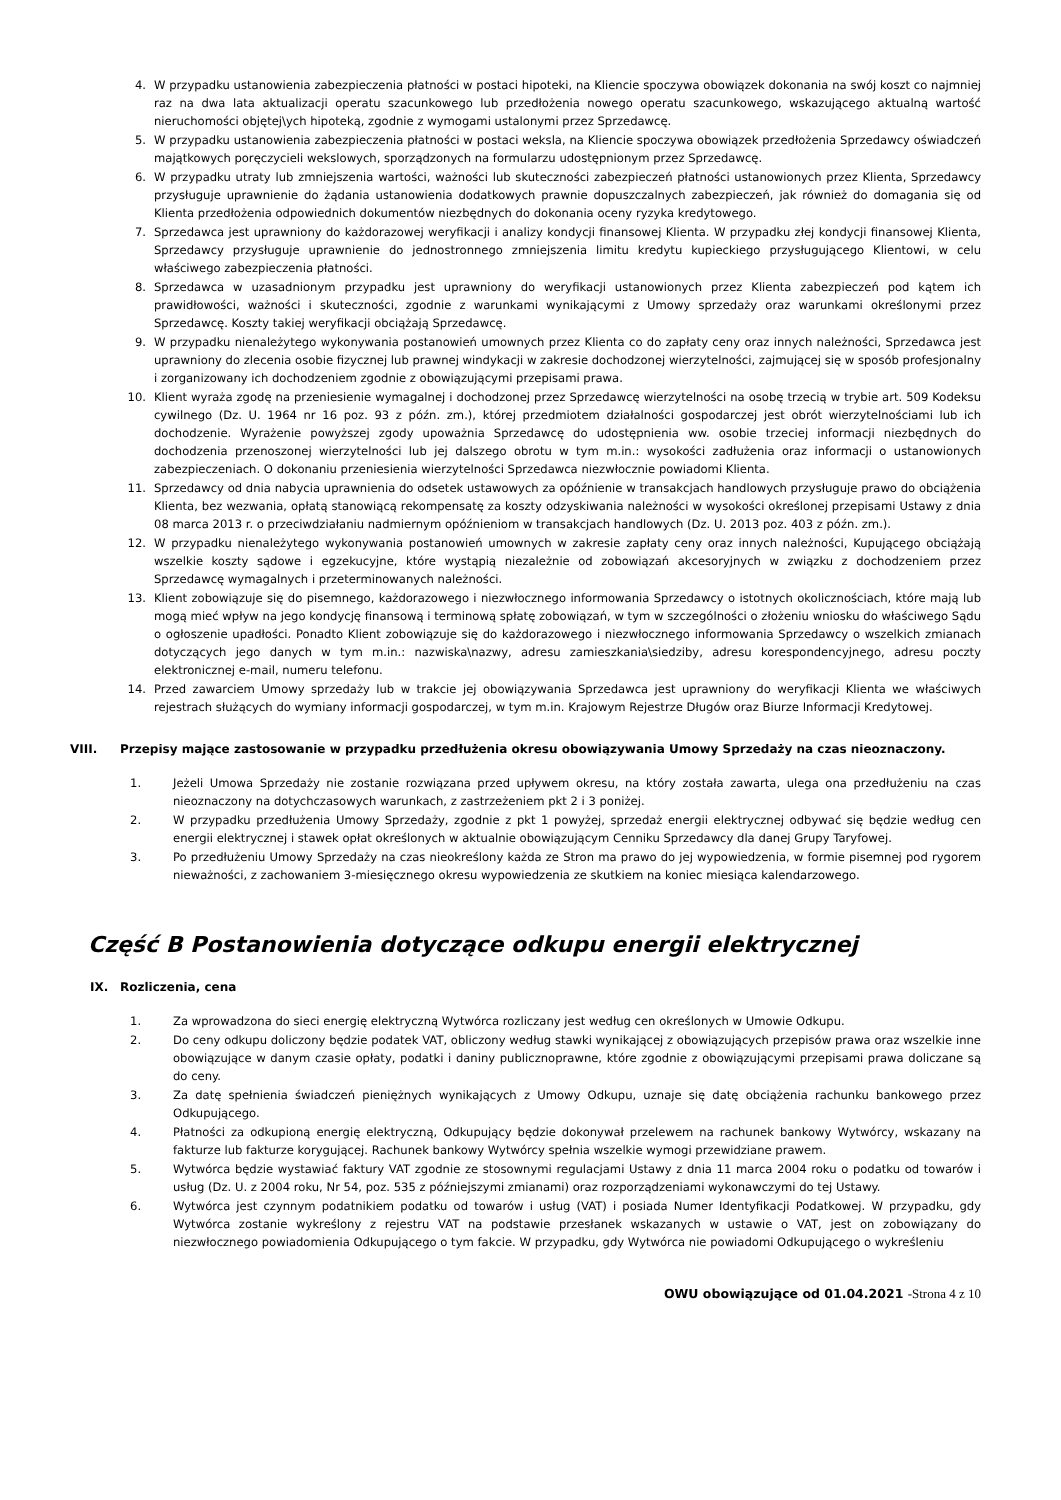4. W przypadku ustanowienia zabezpieczenia płatności w postaci hipoteki, na Kliencie spoczywa obowiązek dokonania na swój koszt co najmniej raz na dwa lata aktualizacji operatu szacunkowego lub przedłożenia nowego operatu szacunkowego, wskazującego aktualną wartość nieruchomości objętej\ych hipoteką, zgodnie z wymogami ustalonymi przez Sprzedawcę.
5. W przypadku ustanowienia zabezpieczenia płatności w postaci weksla, na Kliencie spoczywa obowiązek przedłożenia Sprzedawcy oświadczeń majątkowych poręczycieli wekslowych, sporządzonych na formularzu udostępnionym przez Sprzedawcę.
6. W przypadku utraty lub zmniejszenia wartości, ważności lub skuteczności zabezpieczeń płatności ustanowionych przez Klienta, Sprzedawcy przysługuje uprawnienie do żądania ustanowienia dodatkowych prawnie dopuszczalnych zabezpieczeń, jak również do domagania się od Klienta przedłożenia odpowiednich dokumentów niezbędnych do dokonania oceny ryzyka kredytowego.
7. Sprzedawca jest uprawniony do każdorazowej weryfikacji i analizy kondycji finansowej Klienta. W przypadku złej kondycji finansowej Klienta, Sprzedawcy przysługuje uprawnienie do jednostronnego zmniejszenia limitu kredytu kupieckiego przysługującego Klientowi, w celu właściwego zabezpieczenia płatności.
8. Sprzedawca w uzasadnionym przypadku jest uprawniony do weryfikacji ustanowionych przez Klienta zabezpieczeń pod kątem ich prawidłowości, ważności i skuteczności, zgodnie z warunkami wynikającymi z Umowy sprzedaży oraz warunkami określonymi przez Sprzedawcę. Koszty takiej weryfikacji obciążają Sprzedawcę.
9. W przypadku nienależytego wykonywania postanowień umownych przez Klienta co do zapłaty ceny oraz innych należności, Sprzedawca jest uprawniony do zlecenia osobie fizycznej lub prawnej windykacji w zakresie dochodzonej wierzytelności, zajmującej się w sposób profesjonalny i zorganizowany ich dochodzeniem zgodnie z obowiązującymi przepisami prawa.
10. Klient wyraża zgodę na przeniesienie wymagalnej i dochodzonej przez Sprzedawcę wierzytelności na osobę trzecią w trybie art. 509 Kodeksu cywilnego (Dz. U. 1964 nr 16 poz. 93 z późn. zm.), której przedmiotem działalności gospodarczej jest obrót wierzytelnościami lub ich dochodzenie. Wyrażenie powyższej zgody upoważnia Sprzedawcę do udostępnienia ww. osobie trzeciej informacji niezbędnych do dochodzenia przenoszonej wierzytelności lub jej dalszego obrotu w tym m.in.: wysokości zadłużenia oraz informacji o ustanowionych zabezpieczeniach. O dokonaniu przeniesienia wierzytelności Sprzedawca niezwłocznie powiadomi Klienta.
11. Sprzedawcy od dnia nabycia uprawnienia do odsetek ustawowych za opóźnienie w transakcjach handlowych przysługuje prawo do obciążenia Klienta, bez wezwania, opłatą stanowiącą rekompensatę za koszty odzyskiwania należności w wysokości określonej przepisami Ustawy z dnia 08 marca 2013 r. o przeciwdziałaniu nadmiernym opóźnieniom w transakcjach handlowych (Dz. U. 2013 poz. 403 z późn. zm.).
12. W przypadku nienależytego wykonywania postanowień umownych w zakresie zapłaty ceny oraz innych należności, Kupującego obciążają wszelkie koszty sądowe i egzekucyjne, które wystąpią niezależnie od zobowiązań akcesoryjnych w związku z dochodzeniem przez Sprzedawcę wymagalnych i przeterminowanych należności.
13. Klient zobowiązuje się do pisemnego, każdorazowego i niezwłocznego informowania Sprzedawcy o istotnych okolicznościach, które mają lub mogą mieć wpływ na jego kondycję finansową i terminową spłatę zobowiązań, w tym w szczególności o złożeniu wniosku do właściwego Sądu o ogłoszenie upadłości. Ponadto Klient zobowiązuje się do każdorazowego i niezwłocznego informowania Sprzedawcy o wszelkich zmianach dotyczących jego danych w tym m.in.: nazwiska\nazwy, adresu zamieszkania\siedziby, adresu korespondencyjnego, adresu poczty elektronicznej e-mail, numeru telefonu.
14. Przed zawarciem Umowy sprzedaży lub w trakcie jej obowiązywania Sprzedawca jest uprawniony do weryfikacji Klienta we właściwych rejestrach służących do wymiany informacji gospodarczej, w tym m.in. Krajowym Rejestrze Długów oraz Biurze Informacji Kredytowej.
VIII. Przepisy mające zastosowanie w przypadku przedłużenia okresu obowiązywania Umowy Sprzedaży na czas nieoznaczony.
1. Jeżeli Umowa Sprzedaży nie zostanie rozwiązana przed upływem okresu, na który została zawarta, ulega ona przedłużeniu na czas nieoznaczony na dotychczasowych warunkach, z zastrzeżeniem pkt 2 i 3 poniżej.
2. W przypadku przedłużenia Umowy Sprzedaży, zgodnie z pkt 1 powyżej, sprzedaż energii elektrycznej odbywać się będzie według cen energii elektrycznej i stawek opłat określonych w aktualnie obowiązującym Cenniku Sprzedawcy dla danej Grupy Taryfowej.
3. Po przedłużeniu Umowy Sprzedaży na czas nieokreślony każda ze Stron ma prawo do jej wypowiedzenia, w formie pisemnej pod rygorem nieważności, z zachowaniem 3-miesięcznego okresu wypowiedzenia ze skutkiem na koniec miesiąca kalendarzowego.
Część B Postanowienia dotyczące odkupu energii elektrycznej
IX. Rozliczenia, cena
1. Za wprowadzona do sieci energię elektryczną Wytwórca rozliczany jest według cen określonych w Umowie Odkupu.
2. Do ceny odkupu doliczony będzie podatek VAT, obliczony według stawki wynikającej z obowiązujących przepisów prawa oraz wszelkie inne obowiązujące w danym czasie opłaty, podatki i daniny publicznoprawne, które zgodnie z obowiązującymi przepisami prawa doliczane są do ceny.
3. Za datę spełnienia świadczeń pieniężnych wynikających z Umowy Odkupu, uznaje się datę obciążenia rachunku bankowego przez Odkupującego.
4. Płatności za odkupioną energię elektryczną, Odkupujący będzie dokonywał przelewem na rachunek bankowy Wytwórcy, wskazany na fakturze lub fakturze korygującej. Rachunek bankowy Wytwórcy spełnia wszelkie wymogi przewidziane prawem.
5. Wytwórca będzie wystawiać faktury VAT zgodnie ze stosownymi regulacjami Ustawy z dnia 11 marca 2004 roku o podatku od towarów i usług (Dz. U. z 2004 roku, Nr 54, poz. 535 z późniejszymi zmianami) oraz rozporządzeniami wykonawczymi do tej Ustawy.
6. Wytwórca jest czynnym podatnikiem podatku od towarów i usług (VAT) i posiada Numer Identyfikacji Podatkowej. W przypadku, gdy Wytwórca zostanie wykreślony z rejestru VAT na podstawie przesłanek wskazanych w ustawie o VAT, jest on zobowiązany do niezwłocznego powiadomienia Odkupującego o tym fakcie. W przypadku, gdy Wytwórca nie powiadomi Odkupującego o wykreśleniu
OWU obowiązujące od 01.04.2021 -Strona 4 z 10